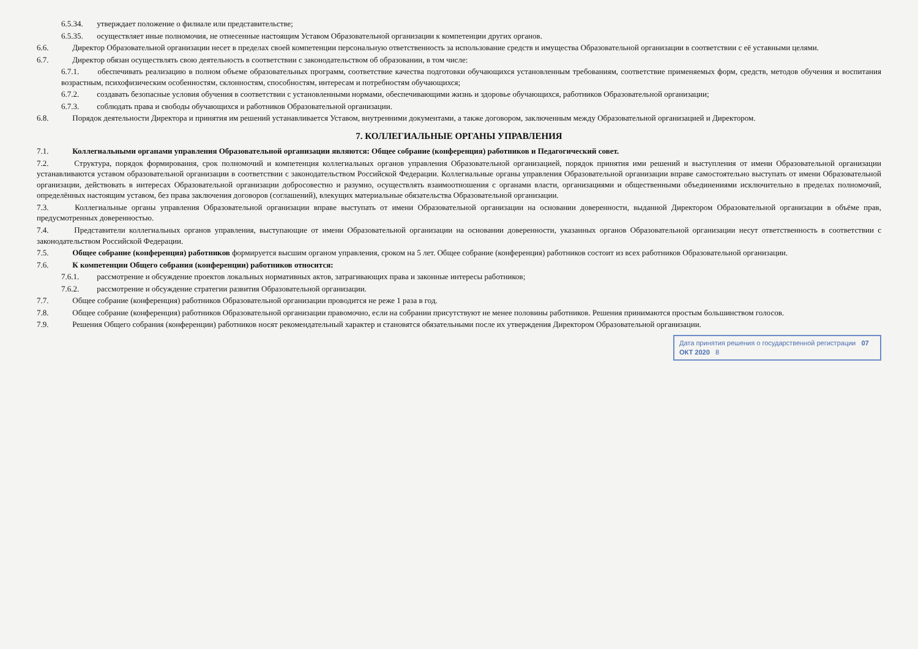6.5.34. утверждает положение о филиале или представительстве;
6.5.35. осуществляет иные полномочия, не отнесенные настоящим Уставом Образовательной организации к компетенции других органов.
6.6. Директор Образовательной организации несет в пределах своей компетенции персональную ответственность за использование средств и имущества Образовательной организации в соответствии с её уставными целями.
6.7. Директор обязан осуществлять свою деятельность в соответствии с законодательством об образовании, в том числе:
6.7.1. обеспечивать реализацию в полном объеме образовательных программ, соответствие качества подготовки обучающихся установленным требованиям, соответствие применяемых форм, средств, методов обучения и воспитания возрастным, психофизическим особенностям, склонностям, способностям, интересам и потребностям обучающихся;
6.7.2. создавать безопасные условия обучения в соответствии с установленными нормами, обеспечивающими жизнь и здоровье обучающихся, работников Образовательной организации;
6.7.3. соблюдать права и свободы обучающихся и работников Образовательной организации.
6.8. Порядок деятельности Директора и принятия им решений устанавливается Уставом, внутренними документами, а также договором, заключенным между Образовательной организацией и Директором.
7. КОЛЛЕГИАЛЬНЫЕ ОРГАНЫ УПРАВЛЕНИЯ
7.1. Коллегиальными органами управления Образовательной организации являются: Общее собрание (конференция) работников и Педагогический совет.
7.2. Структура, порядок формирования, срок полномочий и компетенция коллегиальных органов управления Образовательной организацией, порядок принятия ими решений и выступления от имени Образовательной организации устанавливаются уставом образовательной организации в соответствии с законодательством Российской Федерации. Коллегиальные органы управления Образовательной организации вправе самостоятельно выступать от имени Образовательной организации, действовать в интересах Образовательной организации добросовестно и разумно, осуществлять взаимоотношения с органами власти, организациями и общественными объединениями исключительно в пределах полномочий, определённых настоящим уставом, без права заключения договоров (соглашений), влекущих материальные обязательства Образовательной организации.
7.3. Коллегиальные органы управления Образовательной организации вправе выступать от имени Образовательной организации на основании доверенности, выданной Директором Образовательной организации в объёме прав, предусмотренных доверенностью.
7.4. Представители коллегиальных органов управления, выступающие от имени Образовательной организации на основании доверенности, указанных органов Образовательной организации несут ответственность в соответствии с законодательством Российской Федерации.
7.5. Общее собрание (конференция) работников формируется высшим органом управления, сроком на 5 лет. Общее собрание (конференция) работников состоит из всех работников Образовательной организации.
7.6. К компетенции Общего собрания (конференции) работников относится:
7.6.1. рассмотрение и обсуждение проектов локальных нормативных актов, затрагивающих права и законные интересы работников;
7.6.2. рассмотрение и обсуждение стратегии развития Образовательной организации.
7.7. Общее собрание (конференция) работников Образовательной организации проводится не реже 1 раза в год.
7.8. Общее собрание (конференция) работников Образовательной организации правомочно, если на собрании присутствуют не менее половины работников. Решения принимаются простым большинством голосов.
7.9. Решения Общего собрания (конференции) работников носят рекомендательный характер и становятся обязательными после их утверждения Директором Образовательной организации.
Дата принятия решения о государственной регистрации 07 ОКТ 2020 8